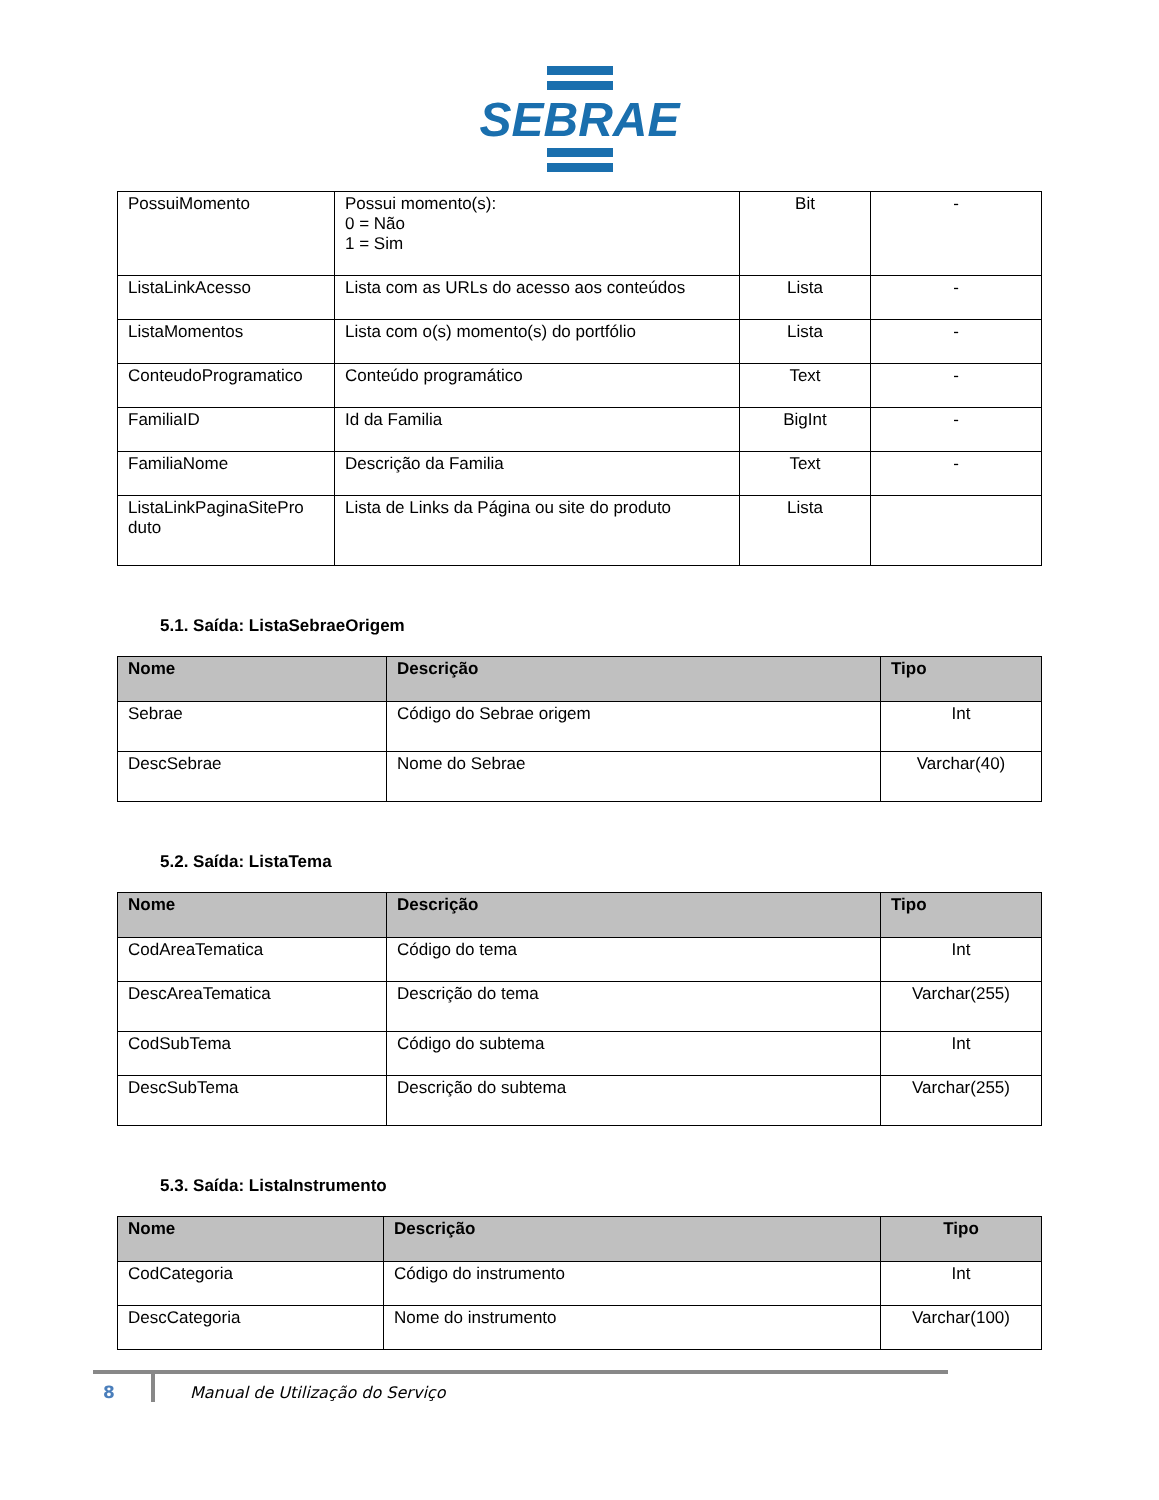SEBRAE
| PossuiMomento | Possui momento(s): 0 = Não 1 = Sim | Bit | - |
| ListaLinkAcesso | Lista com as URLs do acesso aos conteúdos | Lista | - |
| ListaMomentos | Lista com o(s) momento(s) do portfólio | Lista | - |
| ConteudoProgramatico | Conteúdo programático | Text | - |
| FamiliaID | Id da Familia | BigInt | - |
| FamiliaNome | Descrição da Familia | Text | - |
| ListaLinkPaginaSitePro duto | Lista de Links da Página ou site do produto | Lista | |
5.1. Saída: ListaSebraeOrigem
| Nome | Descrição | Tipo |
| --- | --- | --- |
| Sebrae | Código do Sebrae origem | Int |
| DescSebrae | Nome do Sebrae | Varchar(40) |
5.2. Saída: ListaTema
| Nome | Descrição | Tipo |
| --- | --- | --- |
| CodAreaTematica | Código do tema | Int |
| DescAreaTematica | Descrição do tema | Varchar(255) |
| CodSubTema | Código do subtema | Int |
| DescSubTema | Descrição do subtema | Varchar(255) |
5.3. Saída: ListaInstrumento
| Nome | Descrição | Tipo |
| --- | --- | --- |
| CodCategoria | Código do instrumento | Int |
| DescCategoria | Nome do instrumento | Varchar(100) |
8 Manual de Utilização do Serviço